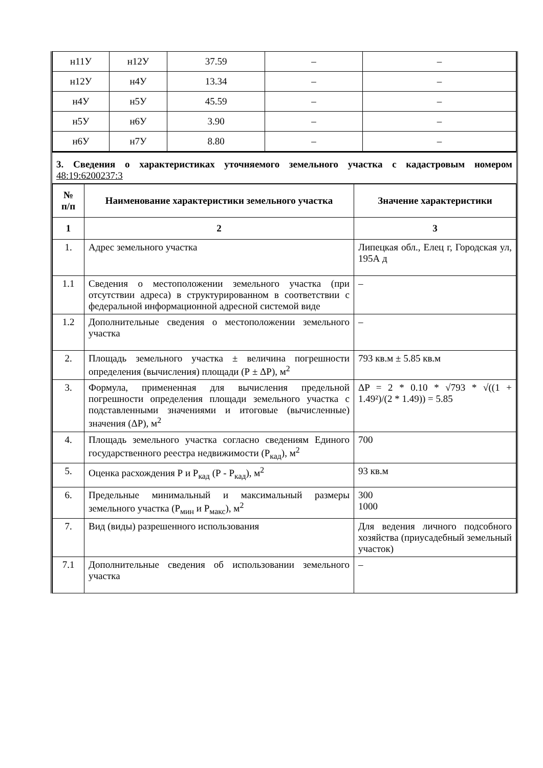| н11У | н12У | 37.59 | – | – |
| н12У | н4У | 13.34 | – | – |
| н4У | н5У | 45.59 | – | – |
| н5У | н6У | 3.90 | – | – |
| н6У | н7У | 8.80 | – | – |
3. Сведения о характеристиках уточняемого земельного участка с кадастровым номером 48:19:6200237:3
| № п/п | Наименование характеристики земельного участка | Значение характеристики |
| --- | --- | --- |
| 1 | 2 | 3 |
| 1. | Адрес земельного участка | Липецкая обл., Елец г, Городская ул, 195А д |
| 1.1 | Сведения о местоположении земельного участка (при отсутствии адреса) в структурированном в соответствии с федеральной информационной адресной системой виде | – |
| 1.2 | Дополнительные сведения о местоположении земельного участка | – |
| 2. | Площадь земельного участка ± величина погрешности определения (вычисления) площади (Р ± ΔР), м<sup>2</sup> | 793 кв.м ± 5.85 кв.м |
| 3. | Формула, примененная для вычисления предельной погрешности определения площади земельного участка с подставленными значениями и итоговые (вычисленные) значения (ΔР), м<sup>2</sup> | ΔP = 2 * 0.10 * √793 * √((1 + 1.49²)/(2 * 1.49)) = 5.85 |
| 4. | Площадь земельного участка согласно сведениям Единого государственного реестра недвижимости (Р<sub>кад</sub>), м<sup>2</sup> | 700 |
| 5. | Оценка расхождения Р и Р<sub>кад</sub> (Р - Р<sub>кад</sub>), м<sup>2</sup> | 93 кв.м |
| 6. | Предельные минимальный и максимальный размеры земельного участка (Р<sub>мин</sub> и Р<sub>макс</sub>), м<sup>2</sup> | 300 1000 |
| 7. | Вид (виды) разрешенного использования | Для ведения личного подсобного хозяйства (приусадебный земельный участок) |
| 7.1 | Дополнительные сведения об использовании земельного участка | – |